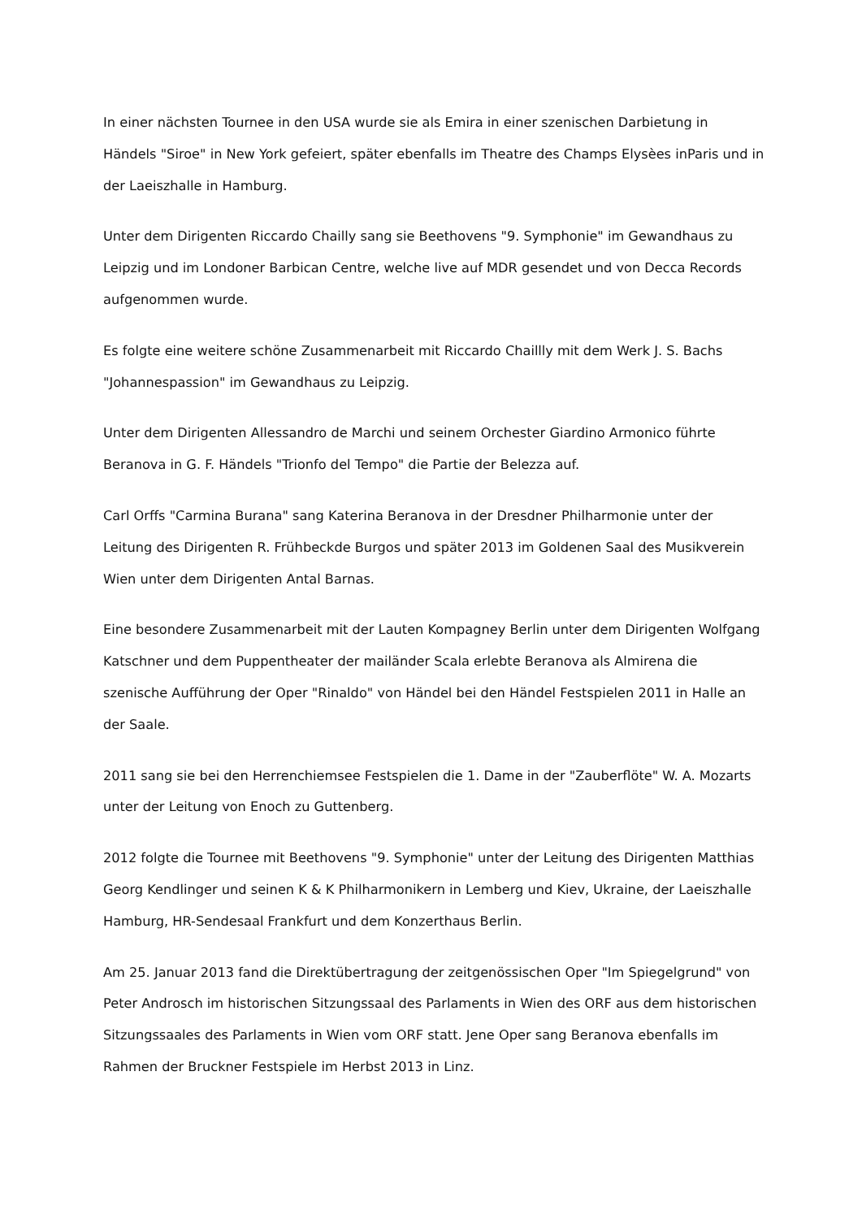In einer nächsten Tournee in den USA wurde sie als Emira in einer szenischen Darbietung in Händels "Siroe" in New York gefeiert, später ebenfalls im Theatre des Champs Elysèes inParis und in der Laeiszhalle in Hamburg.
Unter dem Dirigenten Riccardo Chailly sang sie Beethovens "9. Symphonie" im Gewandhaus zu Leipzig und im Londoner Barbican Centre, welche live auf MDR gesendet und von Decca Records aufgenommen wurde.
Es folgte eine weitere schöne Zusammenarbeit mit Riccardo Chaillly mit dem Werk J. S. Bachs "Johannespassion" im Gewandhaus zu Leipzig.
Unter dem Dirigenten Allessandro de Marchi und seinem Orchester Giardino Armonico führte Beranova in G. F. Händels "Trionfo del Tempo" die Partie der Belezza auf.
Carl Orffs "Carmina Burana" sang Katerina Beranova in der Dresdner Philharmonie unter der Leitung des Dirigenten R. Frühbeckde Burgos und später 2013 im Goldenen Saal des Musikverein Wien unter dem Dirigenten Antal Barnas.
Eine besondere Zusammenarbeit mit der Lauten Kompagney Berlin unter dem Dirigenten Wolfgang Katschner und dem Puppentheater der mailänder Scala erlebte Beranova als Almirena die szenische Aufführung der Oper "Rinaldo" von Händel bei den Händel Festspielen 2011 in Halle an der Saale.
2011 sang sie bei den Herrenchiemsee Festspielen die 1. Dame in der "Zauberflöte" W. A. Mozarts unter der Leitung von Enoch zu Guttenberg.
2012 folgte die Tournee mit Beethovens "9. Symphonie" unter der Leitung des Dirigenten Matthias Georg Kendlinger und seinen K & K Philharmonikern in Lemberg und Kiev, Ukraine, der Laeiszhalle Hamburg, HR-Sendesaal Frankfurt und dem Konzerthaus Berlin.
Am 25. Januar 2013 fand die Direktübertragung der zeitgenössischen Oper "Im Spiegelgrund" von Peter Androsch im historischen Sitzungssaal des Parlaments in Wien des ORF aus dem historischen Sitzungssaales des Parlaments in Wien vom ORF statt. Jene Oper sang Beranova ebenfalls im Rahmen der Bruckner Festspiele im Herbst 2013 in Linz.